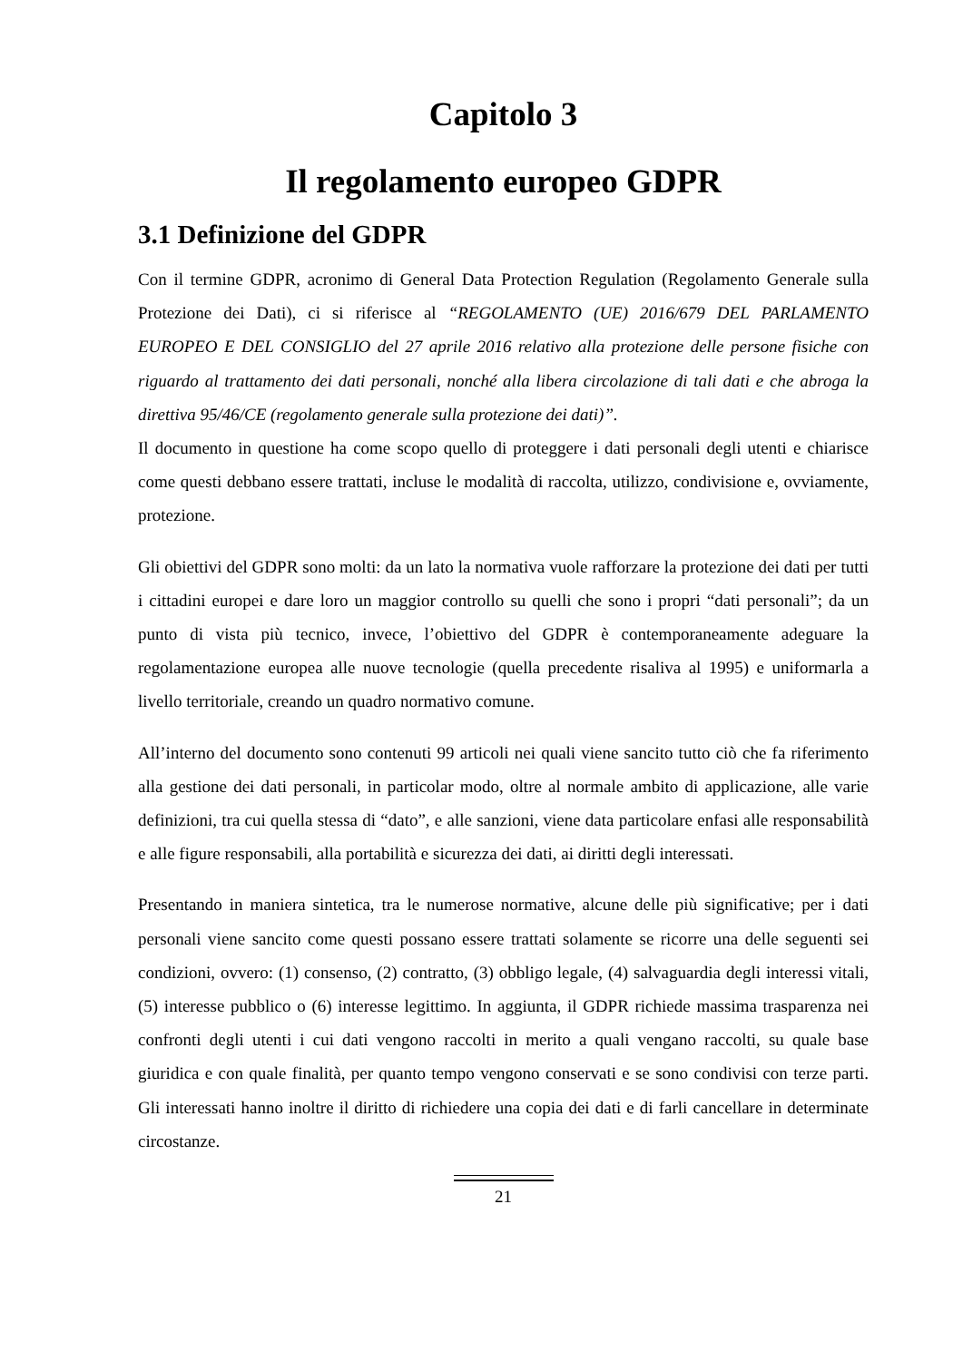Capitolo 3
Il regolamento europeo GDPR
3.1 Definizione del GDPR
Con il termine GDPR, acronimo di General Data Protection Regulation (Regolamento Generale sulla Protezione dei Dati), ci si riferisce al “REGOLAMENTO (UE) 2016/679 DEL PARLAMENTO EUROPEO E DEL CONSIGLIO del 27 aprile 2016 relativo alla protezione delle persone fisiche con riguardo al trattamento dei dati personali, nonché alla libera circolazione di tali dati e che abroga la direttiva 95/46/CE (regolamento generale sulla protezione dei dati)”.
Il documento in questione ha come scopo quello di proteggere i dati personali degli utenti e chiarisce come questi debbano essere trattati, incluse le modalità di raccolta, utilizzo, condivisione e, ovviamente, protezione.
Gli obiettivi del GDPR sono molti: da un lato la normativa vuole rafforzare la protezione dei dati per tutti i cittadini europei e dare loro un maggior controllo su quelli che sono i propri “dati personali”; da un punto di vista più tecnico, invece, l’obiettivo del GDPR è contemporaneamente adeguare la regolamentazione europea alle nuove tecnologie (quella precedente risaliva al 1995) e uniformarla a livello territoriale, creando un quadro normativo comune.
All’interno del documento sono contenuti 99 articoli nei quali viene sancito tutto ciò che fa riferimento alla gestione dei dati personali, in particolar modo, oltre al normale ambito di applicazione, alle varie definizioni, tra cui quella stessa di “dato”, e alle sanzioni, viene data particolare enfasi alle responsabilità e alle figure responsabili, alla portabilità e sicurezza dei dati, ai diritti degli interessati.
Presentando in maniera sintetica, tra le numerose normative, alcune delle più significative; per i dati personali viene sancito come questi possano essere trattati solamente se ricorre una delle seguenti sei condizioni, ovvero: (1) consenso, (2) contratto, (3) obbligo legale, (4) salvaguardia degli interessi vitali, (5) interesse pubblico o (6) interesse legittimo. In aggiunta, il GDPR richiede massima trasparenza nei confronti degli utenti i cui dati vengono raccolti in merito a quali vengano raccolti, su quale base giuridica e con quale finalità, per quanto tempo vengono conservati e se sono condivisi con terze parti. Gli interessati hanno inoltre il diritto di richiedere una copia dei dati e di farli cancellare in determinate circostanze.
21